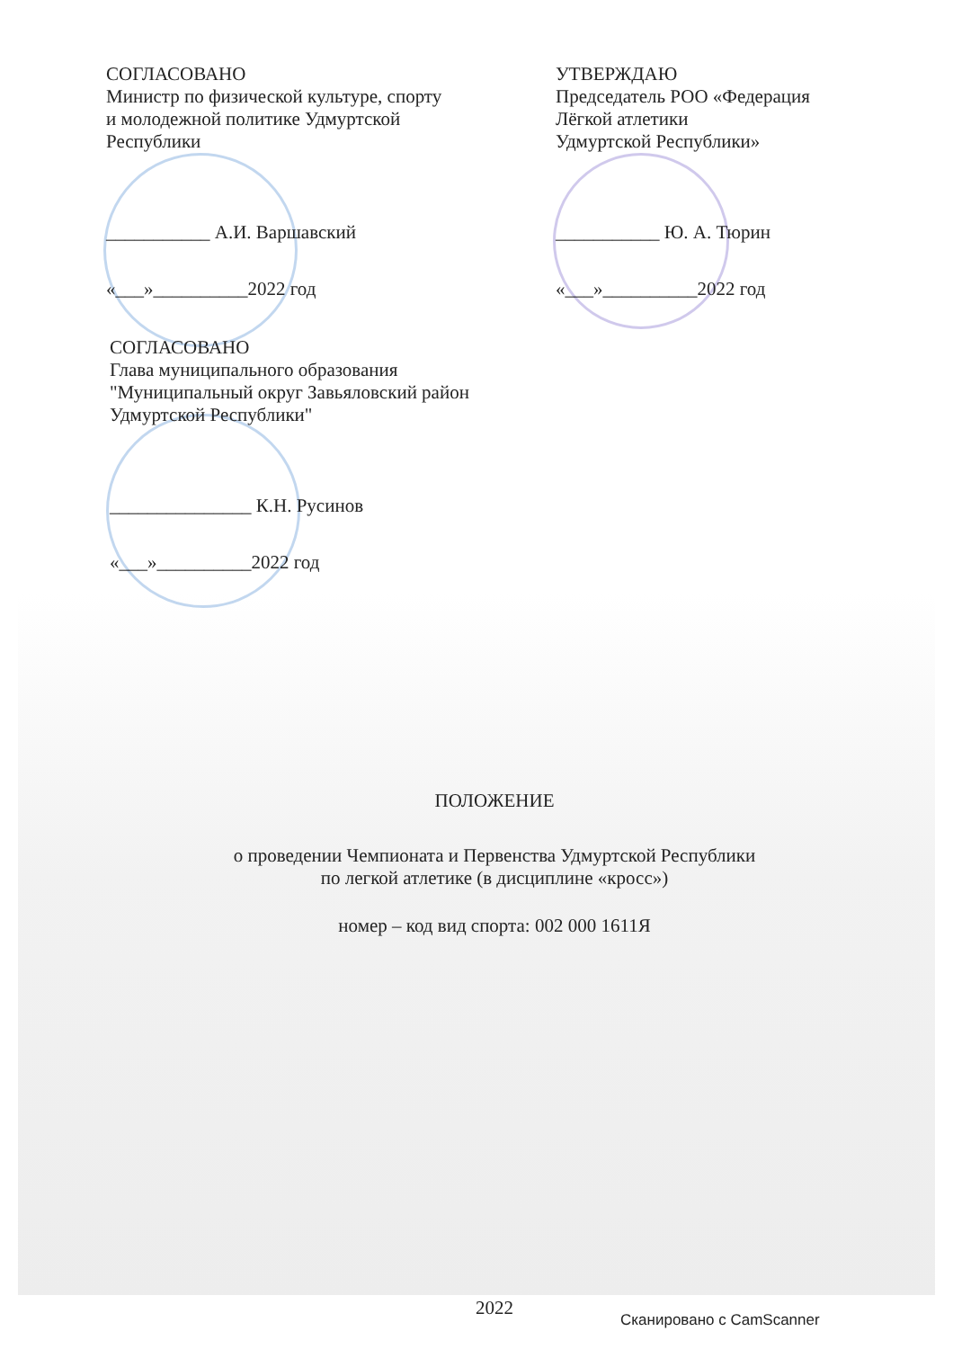СОГЛАСОВАНО
Министр по физической культуре, спорту
и молодежной политике Удмуртской
Республики
___________ А.И. Варшавский
«___»__________2022 год
УТВЕРЖДАЮ
Председатель РОО «Федерация
Лёгкой атлетики
Удмуртской Республики»
___________ Ю. А. Тюрин
«___»__________2022 год
СОГЛАСОВАНО
Глава муниципального образования
"Муниципальный округ Завьяловский район
Удмуртской Республики"
_______________ К.Н. Русинов
«___»__________2022 год
ПОЛОЖЕНИЕ
о проведении Чемпионата и Первенства Удмуртской Республики
по легкой атлетике (в дисциплине «кросс»)
номер – код вид спорта: 002 000 1611Я
2022
Сканировано с CamScanner